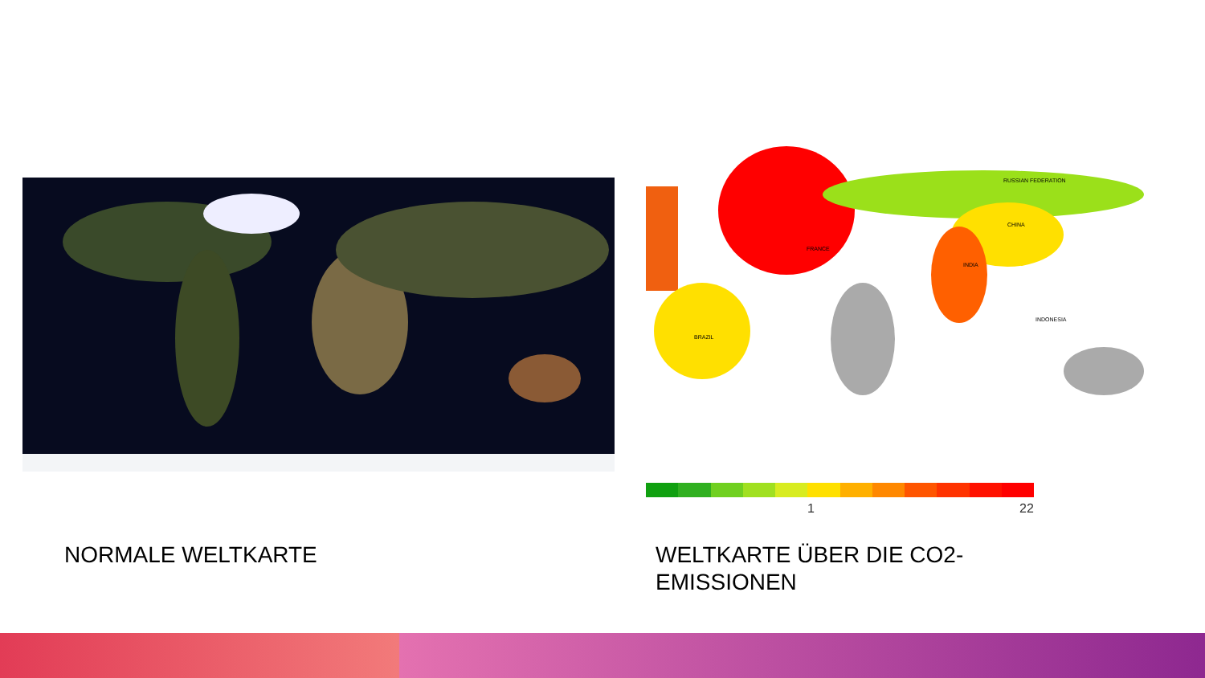RUSSIAN FEDERATION
CHINA
INDIA
FRANCE
BRAZIL
INDONESIA
1 22
NORMALE WELTKARTE
WELTKARTE ÜBER DIE CO2-
EMISSIONEN